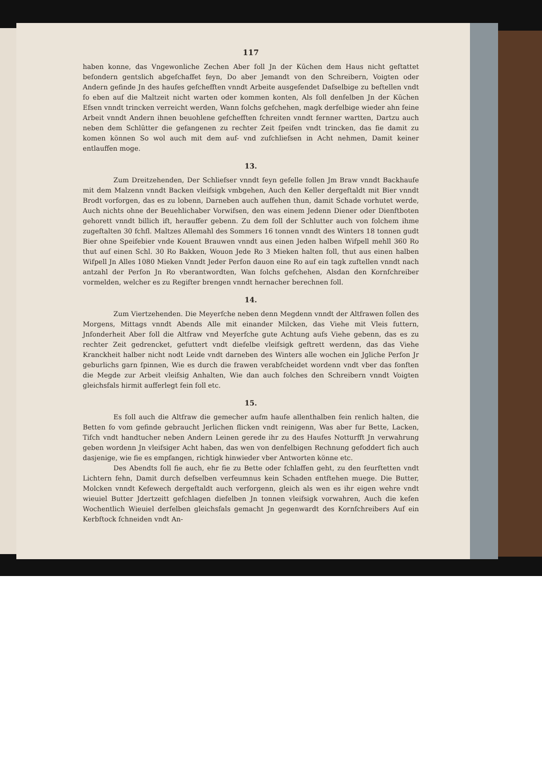117
haben konne, das Vngewonliche Zechen Aber foll Jn der Kūchen dem Haus nicht geftattet befondern gentslich abgefchaffet feyn, Do aber Jemandt von den Schreibern, Voigten oder Andern gefinde Jn des haufes gefchefften vnndt Arbeite ausgefendet Dafselbige zu beftellen vndt fo eben auf die Maltzeit nicht warten oder kommen konten, Als foll denfelben Jn der Kūchen Efsen vnndt trincken verreicht werden, Wann folchs gefchehen, magk derfelbige wieder ahn feine Arbeit vnndt Andern ihnen beuohlene gefchefften fchreiten vnndt fernner wartten, Dartzu auch neben dem Schlūtter die gefangenen zu rechter Zeit fpeifen vndt trincken, das fie damit zu komen können So wol auch mit dem auf- vnd zufchliefsen in Acht nehmen, Damit keiner entlauffen moge.
13.
Zum Dreitzehenden, Der Schliefser vnndt feyn gefelle follen Jm Braw vnndt Backhaufe mit dem Malzenn vnndt Backen vleifsigk vmbgehen, Auch den Keller dergeftaldt mit Bier vnndt Brodt vorforgen, das es zu lobenn, Darneben auch auffehen thun, damit Schade vorhutet werde, Auch nichts ohne der Beuehlichaber Vorwifsen, den was einem Jedenn Diener oder Dienftboten gehorett vnndt billich ift, herauffer gebenn. Zu dem foll der Schlutter auch von folchem ihme zugeftalten 30 fchfl. Maltzes Allemahl des Sommers 16 tonnen vnndt des Winters 18 tonnen gudt Bier ohne Speifebier vnde Kouent Brauwen vnndt aus einen Jeden halben Wifpell mehll 360 Ro thut auf einen Schl. 30 Ro Bakken, Wouon Jede Ro 3 Mieken halten foll, thut aus einen halben Wifpell Jn Alles 1080 Mieken Vnndt Jeder Perfon dauon eine Ro auf ein tagk zuftellen vnndt nach antzahl der Perfon Jn Ro vberantwordten, Wan folchs gefchehen, Alsdan den Kornfchreiber vormelden, welcher es zu Regifter brengen vnndt hernacher berechnen foll.
14.
Zum Viertzehenden. Die Meyerfche neben denn Megdenn vnndt der Altfrawen follen des Morgens, Mittags vnndt Abends Alle mit einander Milcken, das Viehe mit Vleis futtern, Jnfonderheit Aber foll die Altfraw vnd Meyerfche gute Achtung aufs Viehe gebenn, das es zu rechter Zeit gedrencket, gefuttert vndt diefelbe vleifsigk geftrett werdenn, das das Viehe Kranckheit halber nicht nodt Leide vndt darneben des Winters alle wochen ein Jgliche Perfon Jr geburlichs garn fpinnen, Wie es durch die frawen verabfcheidet wordenn vndt vber das fonften die Megde zur Arbeit vleifsig Anhalten, Wie dan auch folches den Schreibern vnndt Voigten gleichsfals hirmit aufferlegt fein foll etc.
15.
Es foll auch die Altfraw die gemecher aufm haufe allenthalben fein renlich halten, die Betten fo vom gefinde gebraucht Jerlichen flicken vndt reinigenn, Was aber fur Bette, Lacken, Tifch vndt handtucher neben Andern Leinen gerede ihr zu des Haufes Notturfft Jn verwahrung geben wordenn Jn vleifsiger Acht haben, das wen von denfelbigen Rechnung gefoddert fich auch dasjenige, wie fie es empfangen, richtigk hinwieder vber Antworten könne etc.
Des Abendts foll fie auch, ehr fie zu Bette oder fchlaffen geht, zu den feurftetten vndt Lichtern fehn, Damit durch defselben verfeumnus kein Schaden entftehen muege. Die Butter, Molcken vnndt Kefewech dergeftaldt auch verforgenn, gleich als wen es ihr eigen wehre vndt wieuiel Butter Jdertzeitt gefchlagen diefelben Jn tonnen vleifsigk vorwahren, Auch die kefen Wochentlich Wieuiel derfelben gleichsfals gemacht Jn gegenwardt des Kornfchreibers Auf ein Kerbftock fchneiden vndt An-